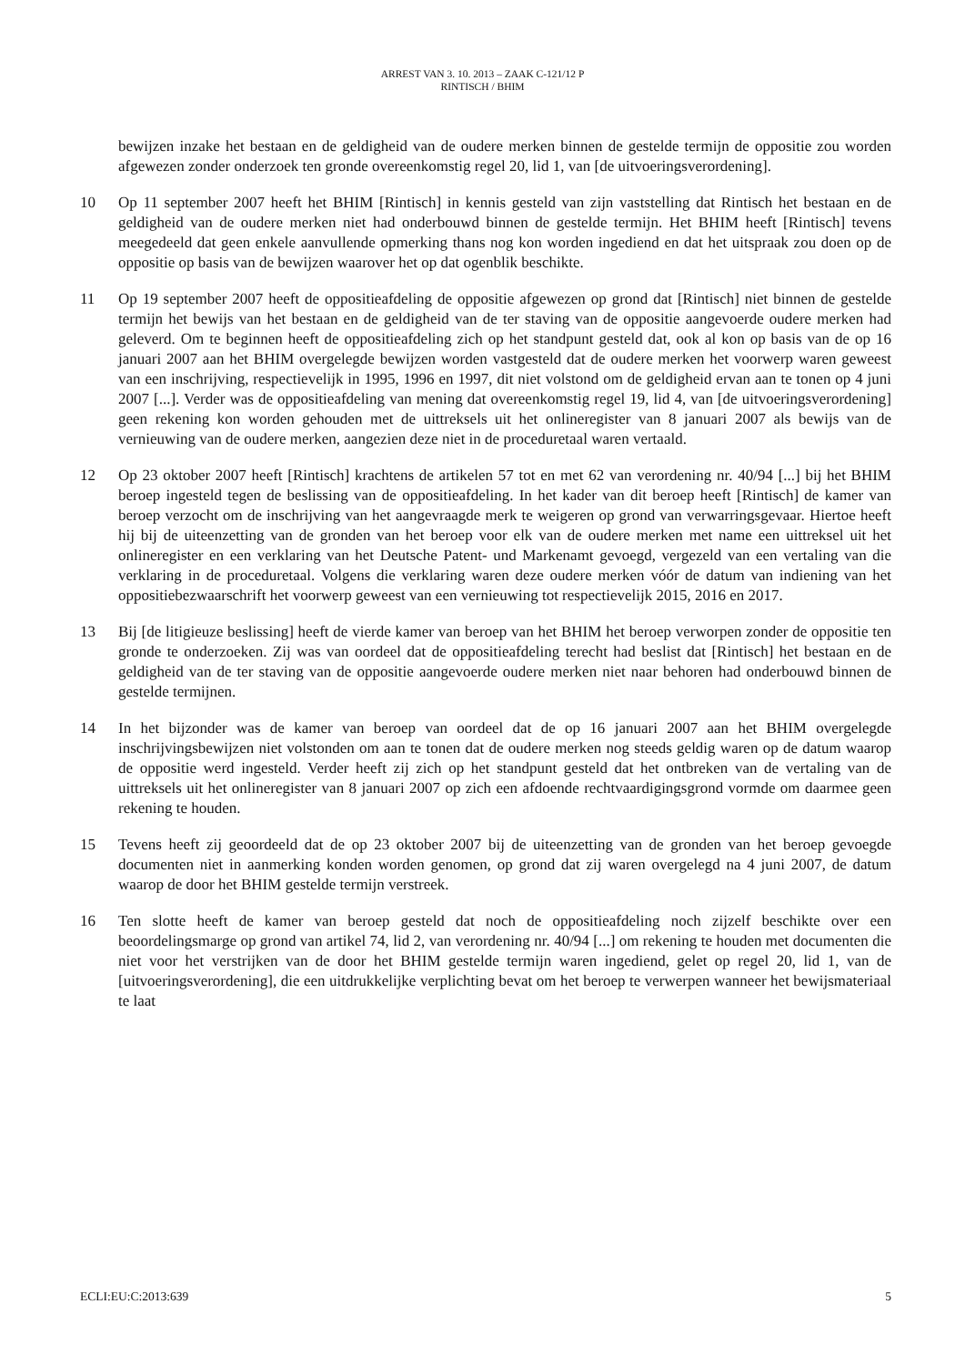ARREST VAN 3. 10. 2013 – ZAAK C-121/12 P
RINTISCH / BHIM
bewijzen inzake het bestaan en de geldigheid van de oudere merken binnen de gestelde termijn de oppositie zou worden afgewezen zonder onderzoek ten gronde overeenkomstig regel 20, lid 1, van [de uitvoeringsverordening].
10 Op 11 september 2007 heeft het BHIM [Rintisch] in kennis gesteld van zijn vaststelling dat Rintisch het bestaan en de geldigheid van de oudere merken niet had onderbouwd binnen de gestelde termijn. Het BHIM heeft [Rintisch] tevens meegedeeld dat geen enkele aanvullende opmerking thans nog kon worden ingediend en dat het uitspraak zou doen op de oppositie op basis van de bewijzen waarover het op dat ogenblik beschikte.
11 Op 19 september 2007 heeft de oppositieafdeling de oppositie afgewezen op grond dat [Rintisch] niet binnen de gestelde termijn het bewijs van het bestaan en de geldigheid van de ter staving van de oppositie aangevoerde oudere merken had geleverd. Om te beginnen heeft de oppositieafdeling zich op het standpunt gesteld dat, ook al kon op basis van de op 16 januari 2007 aan het BHIM overgelegde bewijzen worden vastgesteld dat de oudere merken het voorwerp waren geweest van een inschrijving, respectievelijk in 1995, 1996 en 1997, dit niet volstond om de geldigheid ervan aan te tonen op 4 juni 2007 [...]. Verder was de oppositieafdeling van mening dat overeenkomstig regel 19, lid 4, van [de uitvoeringsverordening] geen rekening kon worden gehouden met de uittreksels uit het onlineregister van 8 januari 2007 als bewijs van de vernieuwing van de oudere merken, aangezien deze niet in de proceduretaal waren vertaald.
12 Op 23 oktober 2007 heeft [Rintisch] krachtens de artikelen 57 tot en met 62 van verordening nr. 40/94 [...] bij het BHIM beroep ingesteld tegen de beslissing van de oppositieafdeling. In het kader van dit beroep heeft [Rintisch] de kamer van beroep verzocht om de inschrijving van het aangevraagde merk te weigeren op grond van verwarringsgevaar. Hiertoe heeft hij bij de uiteenzetting van de gronden van het beroep voor elk van de oudere merken met name een uittreksel uit het onlineregister en een verklaring van het Deutsche Patent- und Markenamt gevoegd, vergezeld van een vertaling van die verklaring in de proceduretaal. Volgens die verklaring waren deze oudere merken vóór de datum van indiening van het oppositiebezwaarschrift het voorwerp geweest van een vernieuwing tot respectievelijk 2015, 2016 en 2017.
13 Bij [de litigieuze beslissing] heeft de vierde kamer van beroep van het BHIM het beroep verworpen zonder de oppositie ten gronde te onderzoeken. Zij was van oordeel dat de oppositieafdeling terecht had beslist dat [Rintisch] het bestaan en de geldigheid van de ter staving van de oppositie aangevoerde oudere merken niet naar behoren had onderbouwd binnen de gestelde termijnen.
14 In het bijzonder was de kamer van beroep van oordeel dat de op 16 januari 2007 aan het BHIM overgelegde inschrijvingsbewijzen niet volstonden om aan te tonen dat de oudere merken nog steeds geldig waren op de datum waarop de oppositie werd ingesteld. Verder heeft zij zich op het standpunt gesteld dat het ontbreken van de vertaling van de uittreksels uit het onlineregister van 8 januari 2007 op zich een afdoende rechtvaardigingsgrond vormde om daarmee geen rekening te houden.
15 Tevens heeft zij geoordeeld dat de op 23 oktober 2007 bij de uiteenzetting van de gronden van het beroep gevoegde documenten niet in aanmerking konden worden genomen, op grond dat zij waren overgelegd na 4 juni 2007, de datum waarop de door het BHIM gestelde termijn verstreek.
16 Ten slotte heeft de kamer van beroep gesteld dat noch de oppositieafdeling noch zijzelf beschikte over een beoordelingsmarge op grond van artikel 74, lid 2, van verordening nr. 40/94 [...] om rekening te houden met documenten die niet voor het verstrijken van de door het BHIM gestelde termijn waren ingediend, gelet op regel 20, lid 1, van de [uitvoeringsverordening], die een uitdrukkelijke verplichting bevat om het beroep te verwerpen wanneer het bewijsmateriaal te laat
ECLI:EU:C:2013:639 5